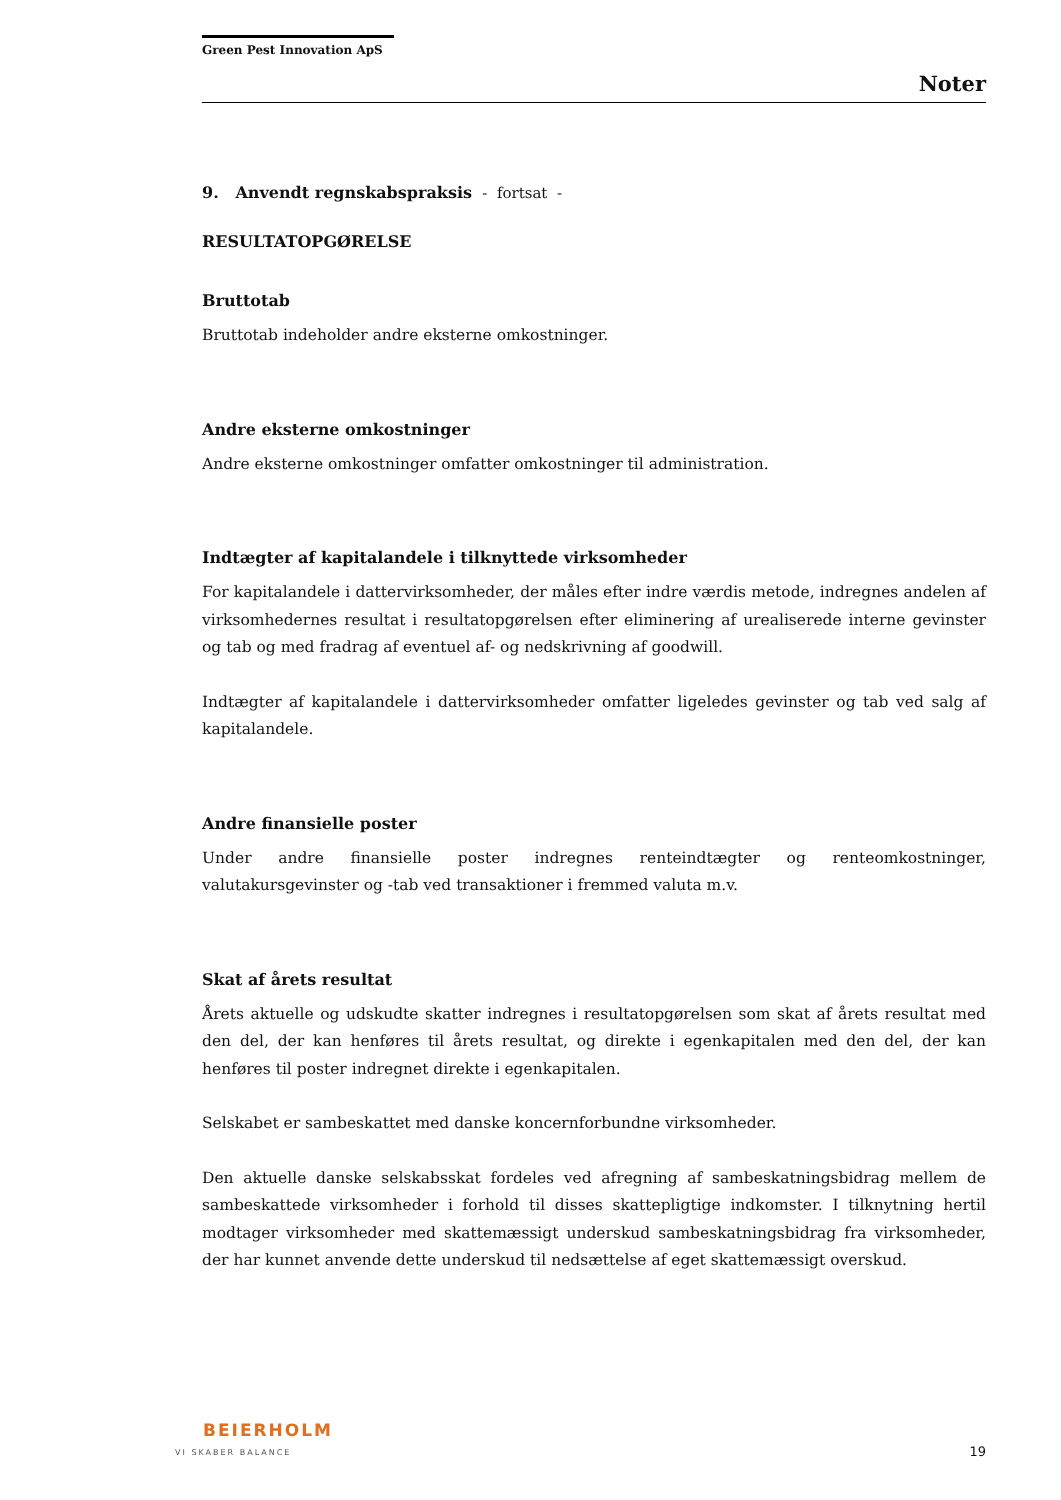Green Pest Innovation ApS
Noter
9. Anvendt regnskabspraksis - fortsat -
RESULTATOPGØRELSE
Bruttotab
Bruttotab indeholder andre eksterne omkostninger.
Andre eksterne omkostninger
Andre eksterne omkostninger omfatter omkostninger til administration.
Indtægter af kapitalandele i tilknyttede virksomheder
For kapitalandele i dattervirksomheder, der måles efter indre værdis metode, indregnes andelen af virksomhedernes resultat i resultatopgørelsen efter eliminering af urealiserede interne gevinster og tab og med fradrag af eventuel af- og nedskrivning af goodwill.
Indtægter af kapitalandele i dattervirksomheder omfatter ligeledes gevinster og tab ved salg af kapitalandele.
Andre finansielle poster
Under andre finansielle poster indregnes renteindtægter og renteomkostninger, valutakursgevinster og -tab ved transaktioner i fremmed valuta m.v.
Skat af årets resultat
Årets aktuelle og udskudte skatter indregnes i resultatopgørelsen som skat af årets resultat med den del, der kan henføres til årets resultat, og direkte i egenkapitalen med den del, der kan henføres til poster indregnet direkte i egenkapitalen.
Selskabet er sambeskattet med danske koncernforbundne virksomheder.
Den aktuelle danske selskabsskat fordeles ved afregning af sambeskatningsbidrag mellem de sambeskattede virksomheder i forhold til disses skattepligtige indkomster. I tilknytning hertil modtager virksomheder med skattemæssigt underskud sambeskatningsbidrag fra virksomheder, der har kunnet anvende dette underskud til nedsættelse af eget skattemæssigt overskud.
BEIERHOLM
VI SKABER BALANCE
19